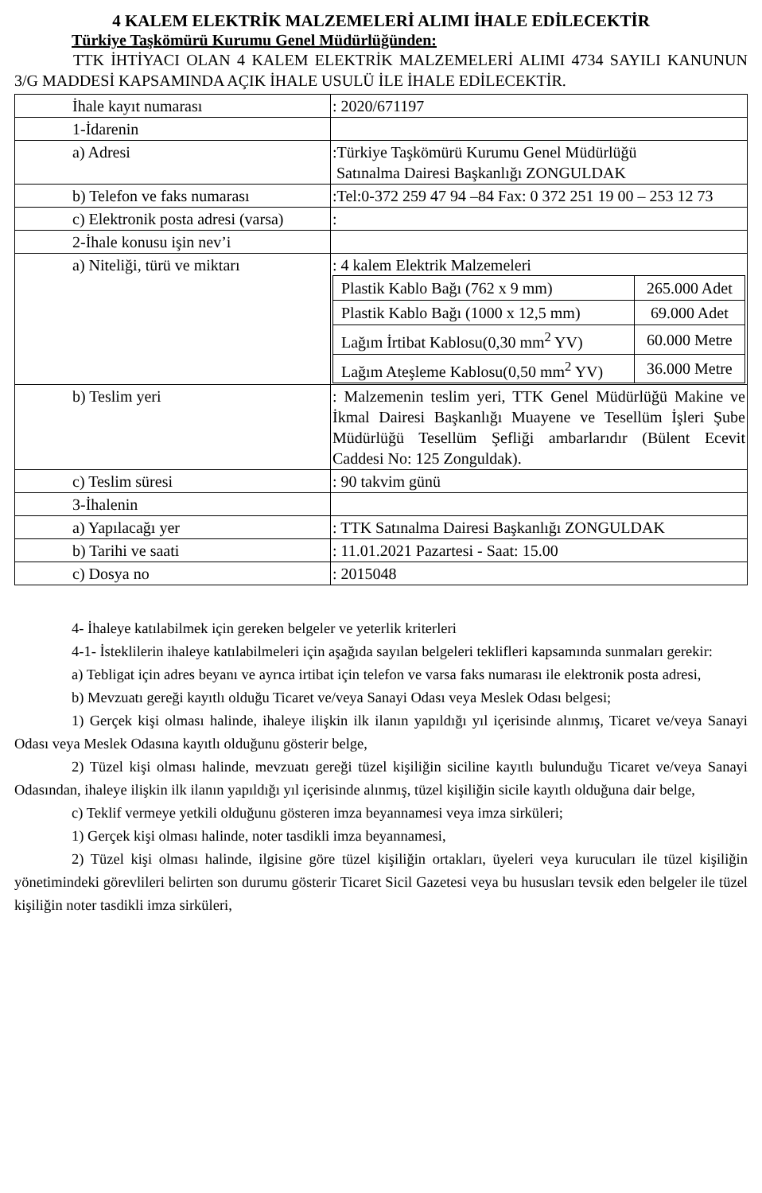4 KALEM ELEKTRİK MALZEMELERİ ALIMI İHALE EDİLECEKTİR
Türkiye Taşkömürü Kurumu Genel Müdürlüğünden:
TTK İHTİYACI OLAN 4 KALEM ELEKTRİK MALZEMELERİ ALIMI 4734 SAYILI KANUNUN 3/G MADDESİ KAPSAMINDA AÇIK İHALE USULÜ İLE İHALE EDİLECEKTİR.
| İhale kayıt numarası | : 2020/671197 |
| 1-İdarenin | |
| a) Adresi | :Türkiye Taşkömürü Kurumu Genel Müdürlüğü Satınalma Dairesi Başkanlığı ZONGULDAK |
| b) Telefon ve faks numarası | :Tel:0-372 259 47 94 –84 Fax: 0 372 251 19 00 – 253 12 73 |
| c) Elektronik posta adresi (varsa) | : |
| 2-İhale konusu işin nev’i | |
| a) Niteliği, türü ve miktarı | : 4 kalem Elektrik Malzemeleri / Plastik Kablo Bağı (762 x 9 mm) / 265.000 Adet / / Plastik Kablo Bağı (1000 x 12,5 mm) / 69.000 Adet / / Lağım İrtibat Kablosu(0,30 mm<sup>2</sup> YV) / 60.000 Metre / / Lağım Ateşleme Kablosu(0,50 mm<sup>2</sup> YV) / 36.000 Metre / |
| b) Teslim yeri | : Malzemenin teslim yeri, TTK Genel Müdürlüğü Makine ve İkmal Dairesi Başkanlığı Muayene ve Tesellüm İşleri Şube Müdürlüğü Tesellüm Şefliği ambarlarıdır (Bülent Ecevit Caddesi No: 125 Zonguldak). |
| c) Teslim süresi | : 90 takvim günü |
| 3-İhalenin | |
| a) Yapılacağı yer | : TTK Satınalma Dairesi Başkanlığı ZONGULDAK |
| b) Tarihi ve saati | : 11.01.2021 Pazartesi - Saat: 15.00 |
| c) Dosya no | : 2015048 |
4- İhaleye katılabilmek için gereken belgeler ve yeterlik kriterleri
4-1- İsteklilerin ihaleye katılabilmeleri için aşağıda sayılan belgeleri teklifleri kapsamında sunmaları gerekir:
a) Tebligat için adres beyanı ve ayrıca irtibat için telefon ve varsa faks numarası ile elektronik posta adresi,
b) Mevzuatı gereği kayıtlı olduğu Ticaret ve/veya Sanayi Odası veya Meslek Odası belgesi;
1) Gerçek kişi olması halinde, ihaleye ilişkin ilk ilanın yapıldığı yıl içerisinde alınmış, Ticaret ve/veya Sanayi Odası veya Meslek Odasına kayıtlı olduğunu gösterir belge,
2) Tüzel kişi olması halinde, mevzuatı gereği tüzel kişiliğin siciline kayıtlı bulunduğu Ticaret ve/veya Sanayi Odasından, ihaleye ilişkin ilk ilanın yapıldığı yıl içerisinde alınmış, tüzel kişiliğin sicile kayıtlı olduğuna dair belge,
c) Teklif vermeye yetkili olduğunu gösteren imza beyannamesi veya imza sirküleri;
1) Gerçek kişi olması halinde, noter tasdikli imza beyannamesi,
2) Tüzel kişi olması halinde, ilgisine göre tüzel kişiliğin ortakları, üyeleri veya kurucuları ile tüzel kişiliğin yönetimindeki görevlileri belirten son durumu gösterir Ticaret Sicil Gazetesi veya bu hususları tevsik eden belgeler ile tüzel kişiliğin noter tasdikli imza sirküleri,